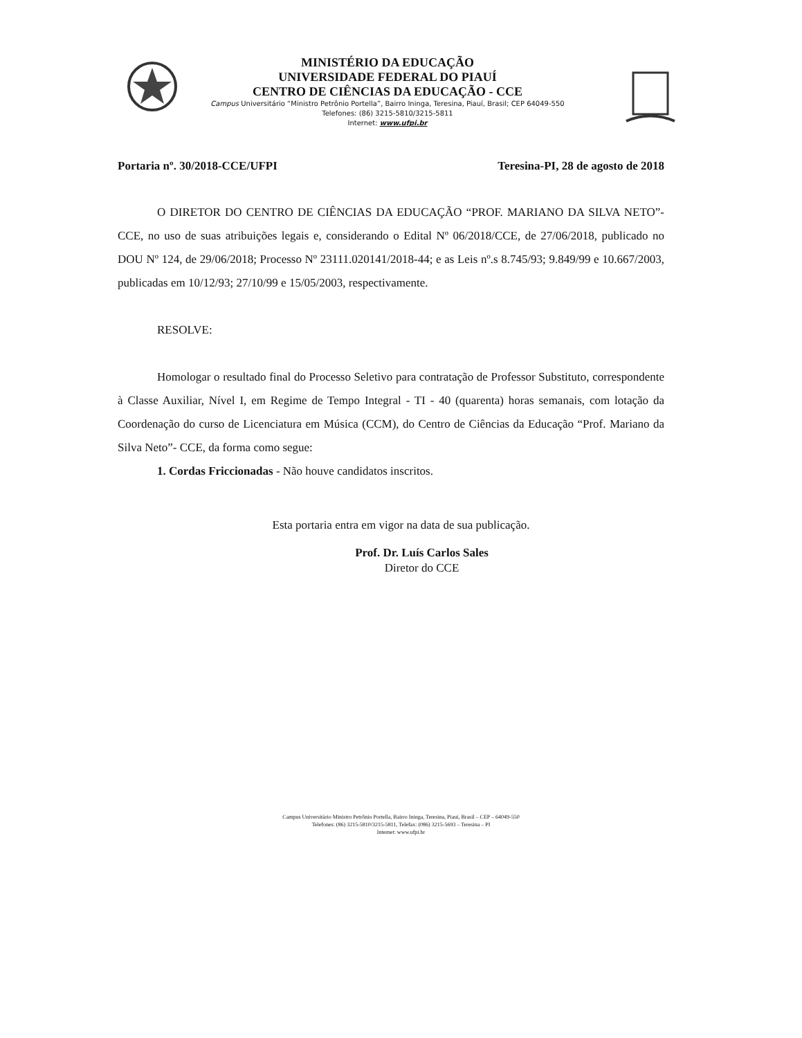MINISTÉRIO DA EDUCAÇÃO
UNIVERSIDADE FEDERAL DO PIAUÍ
CENTRO DE CIÊNCIAS DA EDUCAÇÃO - CCE
Campus Universitário “Ministro Petrônio Portella”, Bairro Ininga, Teresina, Piauí, Brasil; CEP 64049-550
Telefones: (86) 3215-5810/3215-5811
Internet: www.ufpi.br
Portaria nº. 30/2018-CCE/UFPI Teresina-PI, 28 de agosto de 2018
O DIRETOR DO CENTRO DE CIÊNCIAS DA EDUCAÇÃO “PROF. MARIANO DA SILVA NETO”- CCE, no uso de suas atribuições legais e, considerando o Edital Nº 06/2018/CCE, de 27/06/2018, publicado no DOU Nº 124, de 29/06/2018; Processo Nº 23111.020141/2018-44; e as Leis nº.s 8.745/93; 9.849/99 e 10.667/2003, publicadas em 10/12/93; 27/10/99 e 15/05/2003, respectivamente.
RESOLVE:
Homologar o resultado final do Processo Seletivo para contratação de Professor Substituto, correspondente à Classe Auxiliar, Nível I, em Regime de Tempo Integral - TI - 40 (quarenta) horas semanais, com lotação da Coordenação do curso de Licenciatura em Música (CCM), do Centro de Ciências da Educação “Prof. Mariano da Silva Neto”- CCE, da forma como segue:
1. Cordas Friccionadas - Não houve candidatos inscritos.
Esta portaria entra em vigor na data de sua publicação.
Prof. Dr. Luís Carlos Sales
Diretor do CCE
Campus Universitário Ministro Petrônio Portella, Bairro Ininga, Teresina, Piauí, Brasil – CEP – 64049-550
Telefones: (86) 3215-5810/3215-5811, Telefax: (086) 3215-5693 – Teresina – PI
Internet: www.ufpi.br